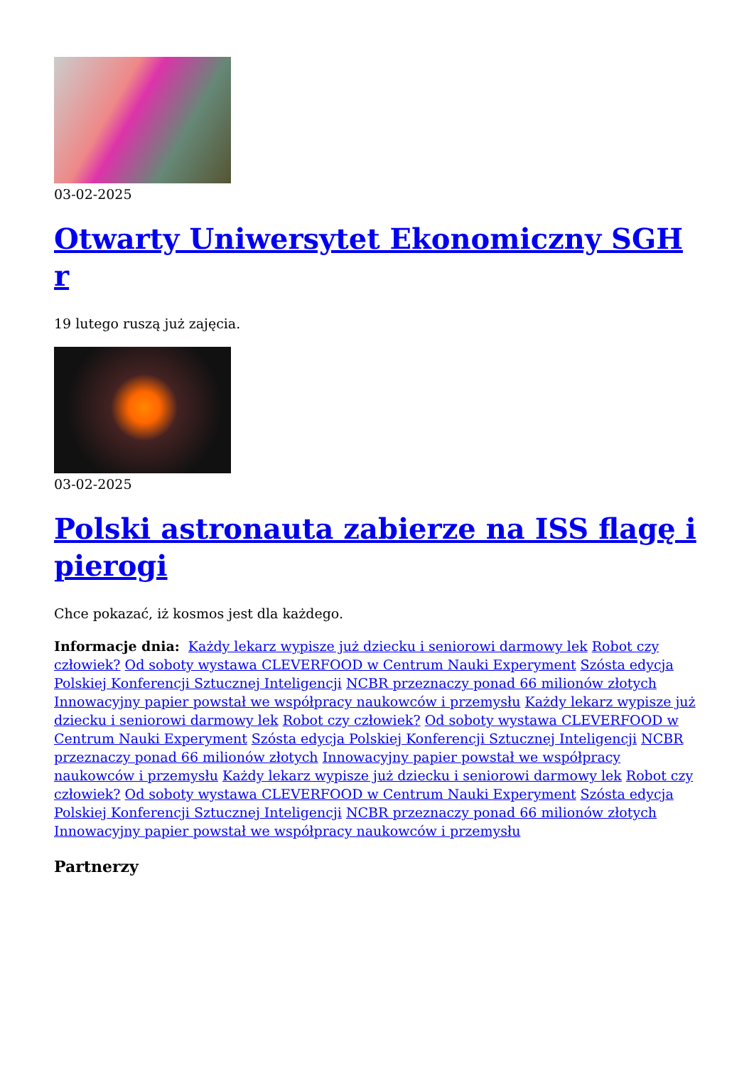03-02-2025
Otwarty Uniwersytet Ekonomiczny SGH r
19 lutego ruszą już zajęcia.
03-02-2025
Polski astronauta zabierze na ISS flagę i pierogi
Chce pokazać, iż kosmos jest dla każdego.
Informacje dnia: Każdy lekarz wypisze już dziecku i seniorowi darmowy lek Robot czy człowiek? Od soboty wystawa CLEVERFOOD w Centrum Nauki Experyment Szósta edycja Polskiej Konferencji Sztucznej Inteligencji NCBR przeznaczy ponad 66 milionów złotych Innowacyjny papier powstał we współpracy naukowców i przemysłu Każdy lekarz wypisze już dziecku i seniorowi darmowy lek Robot czy człowiek? Od soboty wystawa CLEVERFOOD w Centrum Nauki Experyment Szósta edycja Polskiej Konferencji Sztucznej Inteligencji NCBR przeznaczy ponad 66 milionów złotych Innowacyjny papier powstał we współpracy naukowców i przemysłu Każdy lekarz wypisze już dziecku i seniorowi darmowy lek Robot czy człowiek? Od soboty wystawa CLEVERFOOD w Centrum Nauki Experyment Szósta edycja Polskiej Konferencji Sztucznej Inteligencji NCBR przeznaczy ponad 66 milionów złotych Innowacyjny papier powstał we współpracy naukowców i przemysłu
Partnerzy